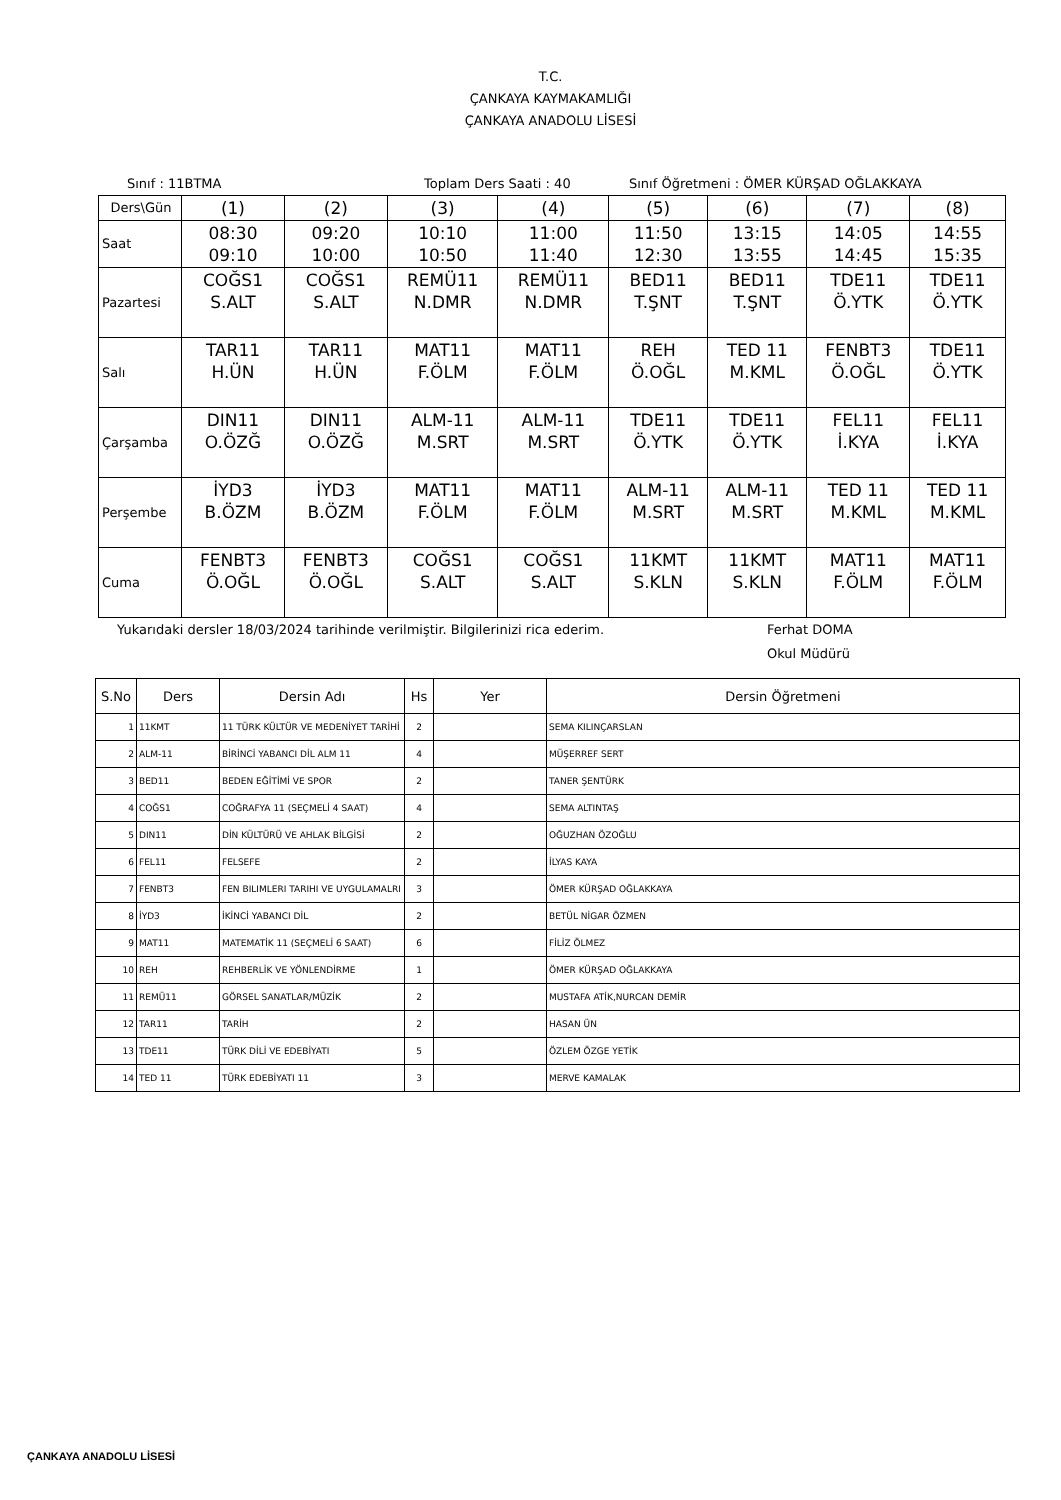T.C.
ÇANKAYA KAYMAKAMLIĞI
ÇANKAYA ANADOLU LİSESİ
Sınıf : 11BTMA Toplam Ders Saati : 40 Sınıf Öğretmeni : ÖMER KÜRŞAD OĞLAKKAYA
| Ders\Gün | (1) | (2) | (3) | (4) | (5) | (6) | (7) | (8) |
| Saat | 08:30 09:10 | 09:20 10:00 | 10:10 10:50 | 11:00 11:40 | 11:50 12:30 | 13:15 13:55 | 14:05 14:45 | 14:55 15:35 |
| Pazartesi | COĞS1 S.ALT | COĞS1 S.ALT | REMÜ11 N.DMR | REMÜ11 N.DMR | BED11 T.ŞNT | BED11 T.ŞNT | TDE11 Ö.YTK | TDE11 Ö.YTK |
| Salı | TAR11 H.ÜN | TAR11 H.ÜN | MAT11 F.ÖLM | MAT11 F.ÖLM | REH Ö.OĞL | TED 11 M.KML | FENBT3 Ö.OĞL | TDE11 Ö.YTK |
| Çarşamba | DIN11 O.ÖZĞ | DIN11 O.ÖZĞ | ALM-11 M.SRT | ALM-11 M.SRT | TDE11 Ö.YTK | TDE11 Ö.YTK | FEL11 İ.KYA | FEL11 İ.KYA |
| Perşembe | İYD3 B.ÖZM | İYD3 B.ÖZM | MAT11 F.ÖLM | MAT11 F.ÖLM | ALM-11 M.SRT | ALM-11 M.SRT | TED 11 M.KML | TED 11 M.KML |
| Cuma | FENBT3 Ö.OĞL | FENBT3 Ö.OĞL | COĞS1 S.ALT | COĞS1 S.ALT | 11KMT S.KLN | 11KMT S.KLN | MAT11 F.ÖLM | MAT11 F.ÖLM |
Yukarıdaki dersler 18/03/2024 tarihinde verilmiştir. Bilgilerinizi rica ederim. Ferhat DOMA
Okul Müdürü
| S.No | Ders | Dersin Adı | Hs | Yer | Dersin Öğretmeni |
| --- | --- | --- | --- | --- | --- |
| 1 | 11KMT | 11 TÜRK KÜLTÜR VE MEDENİYET TARİHİ | 2 | | SEMA KILINÇARSLAN |
| 2 | ALM-11 | BİRİNCİ YABANCI DİL ALM 11 | 4 | | MÜŞERREF SERT |
| 3 | BED11 | BEDEN EĞİTİMİ VE SPOR | 2 | | TANER ŞENTÜRK |
| 4 | COĞS1 | COĞRAFYA 11 (SEÇMELİ 4 SAAT) | 4 | | SEMA ALTINTAŞ |
| 5 | DIN11 | DİN KÜLTÜRÜ VE AHLAK BİLGİSİ | 2 | | OĞUZHAN ÖZOĞLU |
| 6 | FEL11 | FELSEFE | 2 | | İLYAS KAYA |
| 7 | FENBT3 | FEN BILIMLERI TARIHI VE UYGULAMALRI | 3 | | ÖMER KÜRŞAD OĞLAKKAYA |
| 8 | İYD3 | İKİNCİ YABANCI DİL | 2 | | BETÜL NİGAR ÖZMEN |
| 9 | MAT11 | MATEMATİK 11 (SEÇMELİ 6 SAAT) | 6 | | FİLİZ ÖLMEZ |
| 10 | REH | REHBERLİK VE YÖNLENDİRME | 1 | | ÖMER KÜRŞAD OĞLAKKAYA |
| 11 | REMÜ11 | GÖRSEL SANATLAR/MÜZİK | 2 | | MUSTAFA ATİK,NURCAN DEMİR |
| 12 | TAR11 | TARİH | 2 | | HASAN ÜN |
| 13 | TDE11 | TÜRK DİLİ VE EDEBİYATI | 5 | | ÖZLEM ÖZGE YETİK |
| 14 | TED 11 | TÜRK EDEBİYATI 11 | 3 | | MERVE KAMALAK |
ÇANKAYA ANADOLU LİSESİ